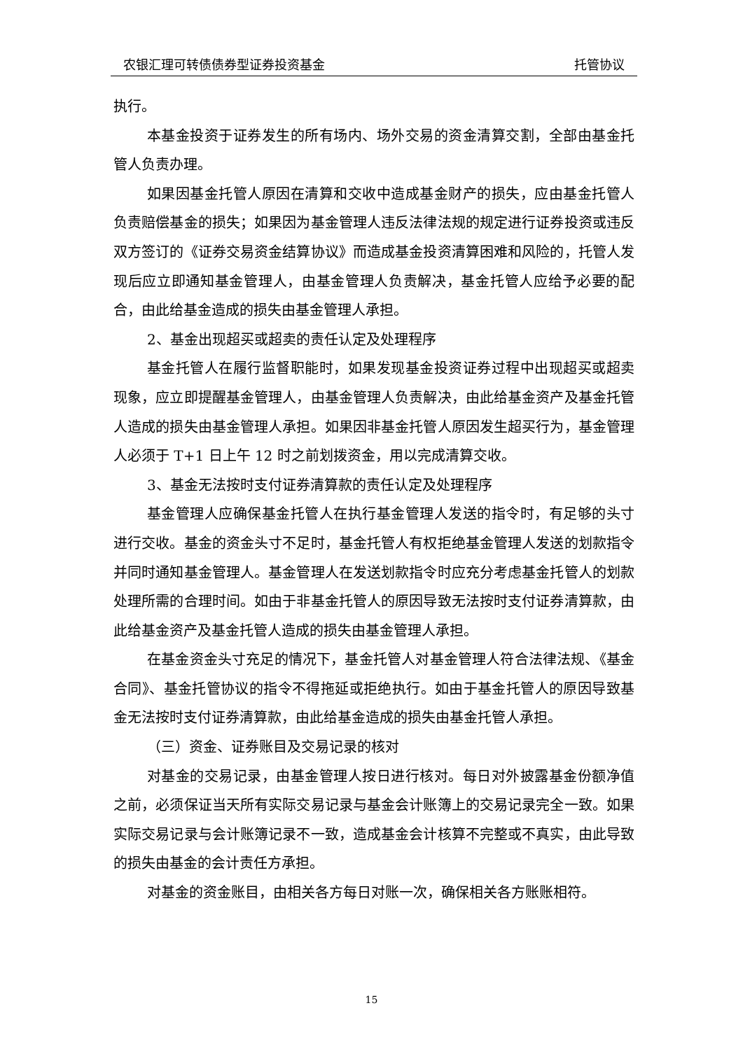农银汇理可转债债券型证券投资基金 托管协议
执行。
本基金投资于证券发生的所有场内、场外交易的资金清算交割，全部由基金托管人负责办理。
如果因基金托管人原因在清算和交收中造成基金财产的损失，应由基金托管人负责赔偿基金的损失；如果因为基金管理人违反法律法规的规定进行证券投资或违反双方签订的《证券交易资金结算协议》而造成基金投资清算困难和风险的，托管人发现后应立即通知基金管理人，由基金管理人负责解决，基金托管人应给予必要的配合，由此给基金造成的损失由基金管理人承担。
2、基金出现超买或超卖的责任认定及处理程序
基金托管人在履行监督职能时，如果发现基金投资证券过程中出现超买或超卖现象，应立即提醒基金管理人，由基金管理人负责解决，由此给基金资产及基金托管人造成的损失由基金管理人承担。如果因非基金托管人原因发生超买行为，基金管理人必须于 T+1 日上午 12 时之前划拨资金，用以完成清算交收。
3、基金无法按时支付证券清算款的责任认定及处理程序
基金管理人应确保基金托管人在执行基金管理人发送的指令时，有足够的头寸进行交收。基金的资金头寸不足时，基金托管人有权拒绝基金管理人发送的划款指令并同时通知基金管理人。基金管理人在发送划款指令时应充分考虑基金托管人的划款处理所需的合理时间。如由于非基金托管人的原因导致无法按时支付证券清算款，由此给基金资产及基金托管人造成的损失由基金管理人承担。
在基金资金头寸充足的情况下，基金托管人对基金管理人符合法律法规、《基金合同》、基金托管协议的指令不得拖延或拒绝执行。如由于基金托管人的原因导致基金无法按时支付证券清算款，由此给基金造成的损失由基金托管人承担。
（三）资金、证券账目及交易记录的核对
对基金的交易记录，由基金管理人按日进行核对。每日对外披露基金份额净值之前，必须保证当天所有实际交易记录与基金会计账簿上的交易记录完全一致。如果实际交易记录与会计账簿记录不一致，造成基金会计核算不完整或不真实，由此导致的损失由基金的会计责任方承担。
对基金的资金账目，由相关各方每日对账一次，确保相关各方账账相符。
15